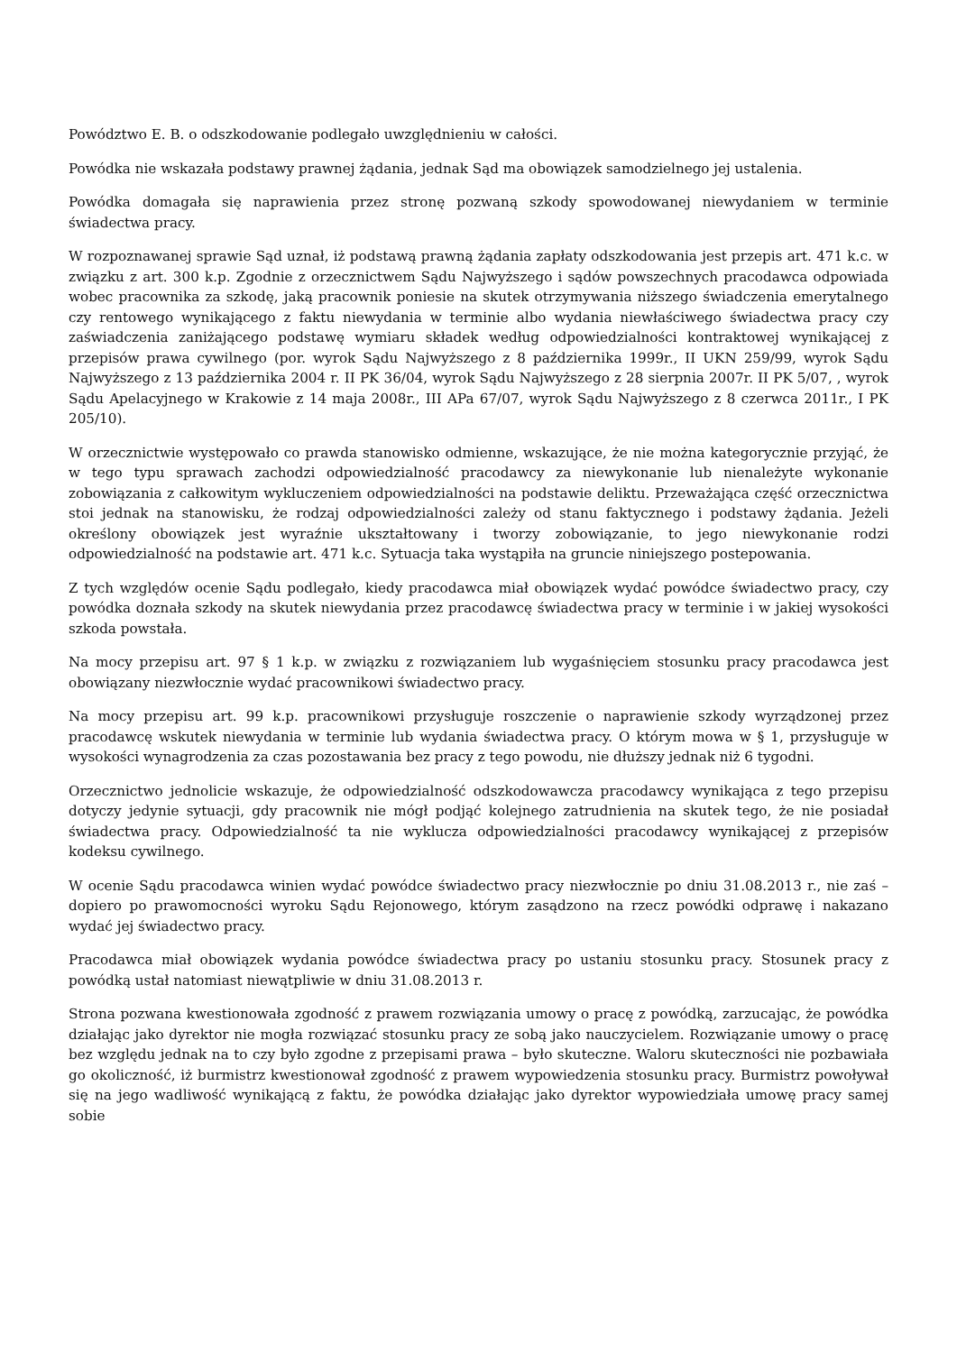Powództwo E. B. o odszkodowanie podlegało uwzględnieniu w całości.
Powódka nie wskazała podstawy prawnej żądania, jednak Sąd ma obowiązek samodzielnego jej ustalenia.
Powódka domagała się naprawienia przez stronę pozwaną szkody spowodowanej niewydaniem w terminie świadectwa pracy.
W rozpoznawanej sprawie Sąd uznał, iż podstawą prawną żądania zapłaty odszkodowania jest przepis art. 471 k.c. w związku z art. 300 k.p. Zgodnie z orzecznictwem Sądu Najwyższego i sądów powszechnych pracodawca odpowiada wobec pracownika za szkodę, jaką pracownik poniesie na skutek otrzymywania niższego świadczenia emerytalnego czy rentowego wynikającego z faktu niewydania w terminie albo wydania niewłaściwego świadectwa pracy czy zaświadczenia zaniżającego podstawę wymiaru składek według odpowiedzialności kontraktowej wynikającej z przepisów prawa cywilnego (por. wyrok Sądu Najwyższego z 8 października 1999r., II UKN 259/99, wyrok Sądu Najwyższego z 13 października 2004 r. II PK 36/04, wyrok Sądu Najwyższego z 28 sierpnia 2007r. II PK 5/07, , wyrok Sądu Apelacyjnego w Krakowie z 14 maja 2008r., III APa 67/07, wyrok Sądu Najwyższego z 8 czerwca 2011r., I PK 205/10).
W orzecznictwie występowało co prawda stanowisko odmienne, wskazujące, że nie można kategorycznie przyjąć, że w tego typu sprawach zachodzi odpowiedzialność pracodawcy za niewykonanie lub nienależyte wykonanie zobowiązania z całkowitym wykluczeniem odpowiedzialności na podstawie deliktu. Przeważająca część orzecznictwa stoi jednak na stanowisku, że rodzaj odpowiedzialności zależy od stanu faktycznego i podstawy żądania. Jeżeli określony obowiązek jest wyraźnie ukształtowany i tworzy zobowiązanie, to jego niewykonanie rodzi odpowiedzialność na podstawie art. 471 k.c. Sytuacja taka wystąpiła na gruncie niniejszego postepowania.
Z tych względów ocenie Sądu podlegało, kiedy pracodawca miał obowiązek wydać powódce świadectwo pracy, czy powódka doznała szkody na skutek niewydania przez pracodawcę świadectwa pracy w terminie i w jakiej wysokości szkoda powstała.
Na mocy przepisu art. 97 § 1 k.p. w związku z rozwiązaniem lub wygaśnięciem stosunku pracy pracodawca jest obowiązany niezwłocznie wydać pracownikowi świadectwo pracy.
Na mocy przepisu art. 99 k.p. pracownikowi przysługuje roszczenie o naprawienie szkody wyrządzonej przez pracodawcę wskutek niewydania w terminie lub wydania świadectwa pracy. O którym mowa w § 1, przysługuje w wysokości wynagrodzenia za czas pozostawania bez pracy z tego powodu, nie dłuższy jednak niż 6 tygodni.
Orzecznictwo jednolicie wskazuje, że odpowiedzialność odszkodowawcza pracodawcy wynikająca z tego przepisu dotyczy jedynie sytuacji, gdy pracownik nie mógł podjąć kolejnego zatrudnienia na skutek tego, że nie posiadał świadectwa pracy. Odpowiedzialność ta nie wyklucza odpowiedzialności pracodawcy wynikającej z przepisów kodeksu cywilnego.
W ocenie Sądu pracodawca winien wydać powódce świadectwo pracy niezwłocznie po dniu 31.08.2013 r., nie zaś – dopiero po prawomocności wyroku Sądu Rejonowego, którym zasądzono na rzecz powódki odprawę i nakazano wydać jej świadectwo pracy.
Pracodawca miał obowiązek wydania powódce świadectwa pracy po ustaniu stosunku pracy. Stosunek pracy z powódką ustał natomiast niewątpliwie w dniu 31.08.2013 r.
Strona pozwana kwestionowała zgodność z prawem rozwiązania umowy o pracę z powódką, zarzucając, że powódka działając jako dyrektor nie mogła rozwiązać stosunku pracy ze sobą jako nauczycielem. Rozwiązanie umowy o pracę bez względu jednak na to czy było zgodne z przepisami prawa – było skuteczne. Waloru skuteczności nie pozbawiała go okoliczność, iż burmistrz kwestionował zgodność z prawem wypowiedzenia stosunku pracy. Burmistrz powoływał się na jego wadliwość wynikającą z faktu, że powódka działając jako dyrektor wypowiedziała umowę pracy samej sobie